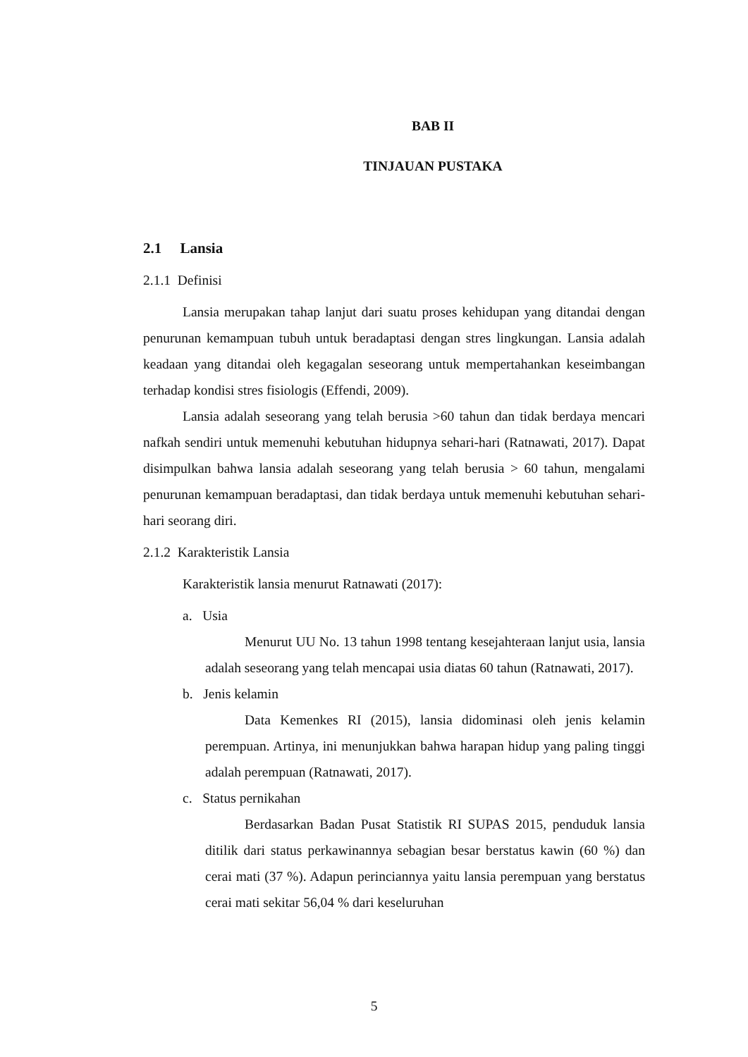BAB II
TINJAUAN PUSTAKA
2.1 Lansia
2.1.1 Definisi
Lansia merupakan tahap lanjut dari suatu proses kehidupan yang ditandai dengan penurunan kemampuan tubuh untuk beradaptasi dengan stres lingkungan. Lansia adalah keadaan yang ditandai oleh kegagalan seseorang untuk mempertahankan keseimbangan terhadap kondisi stres fisiologis (Effendi, 2009).
Lansia adalah seseorang yang telah berusia >60 tahun dan tidak berdaya mencari nafkah sendiri untuk memenuhi kebutuhan hidupnya sehari-hari (Ratnawati, 2017). Dapat disimpulkan bahwa lansia adalah seseorang yang telah berusia > 60 tahun, mengalami penurunan kemampuan beradaptasi, dan tidak berdaya untuk memenuhi kebutuhan sehari-hari seorang diri.
2.1.2 Karakteristik Lansia
Karakteristik lansia menurut Ratnawati (2017):
a. Usia
Menurut UU No. 13 tahun 1998 tentang kesejahteraan lanjut usia, lansia adalah seseorang yang telah mencapai usia diatas 60 tahun (Ratnawati, 2017).
b. Jenis kelamin
Data Kemenkes RI (2015), lansia didominasi oleh jenis kelamin perempuan. Artinya, ini menunjukkan bahwa harapan hidup yang paling tinggi adalah perempuan (Ratnawati, 2017).
c. Status pernikahan
Berdasarkan Badan Pusat Statistik RI SUPAS 2015, penduduk lansia ditilik dari status perkawinannya sebagian besar berstatus kawin (60 %) dan cerai mati (37 %). Adapun perinciannya yaitu lansia perempuan yang berstatus cerai mati sekitar 56,04 % dari keseluruhan
5